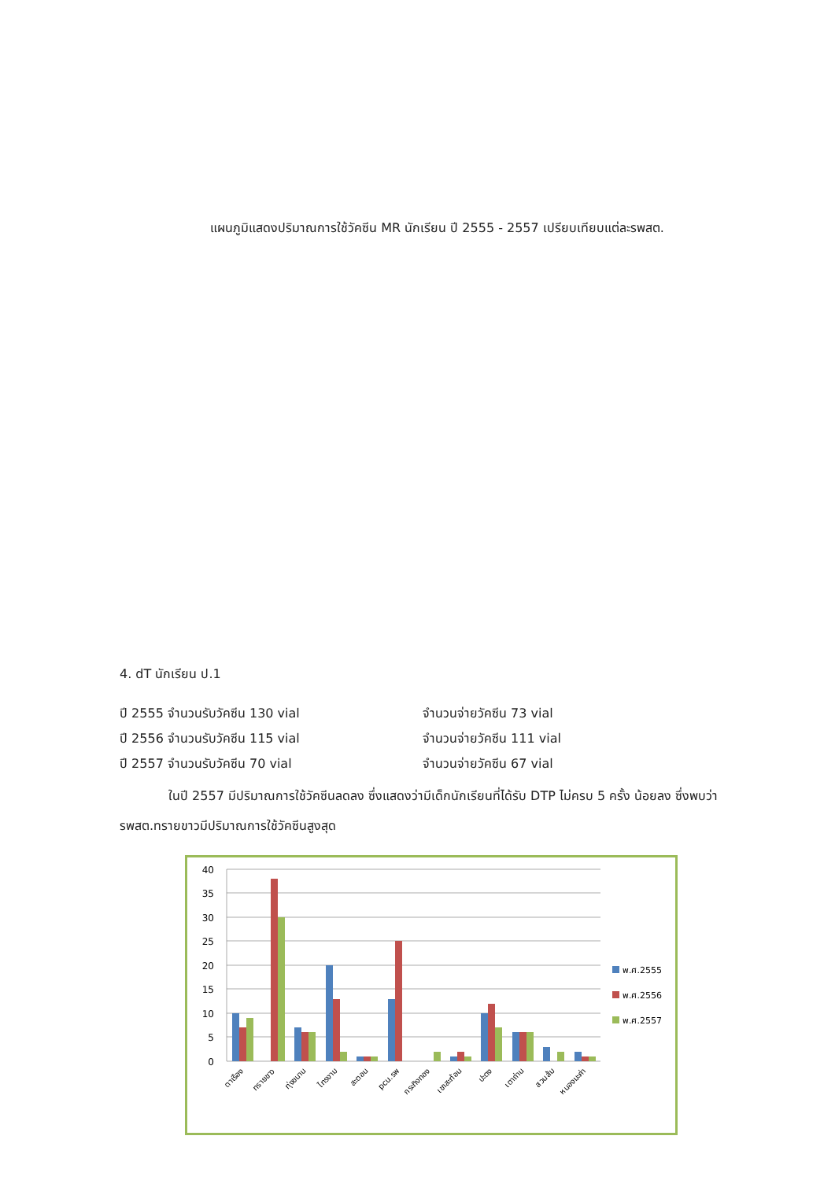แผนภูมิแสดงปริมาณการใช้วัคซีน MR นักเรียน ปี 2555 - 2557 เปรียบเทียบแต่ละรพสต.
4. dT นักเรียน ป.1
ปี 2555 จำนวนรับวัคซีน 130 vial จำนวนจ่ายวัคซีน 73 vial
ปี 2556 จำนวนรับวัคซีน 115 vial จำนวนจ่ายวัคซีน 111 vial
ปี 2557 จำนวนรับวัคซีน 70 vial จำนวนจ่ายวัคซีน 67 vial
ในปี 2557 มีปริมาณการใช้วัคซีนลดลง ซึ่งแสดงว่ามีเด็กนักเรียนที่ได้รับ DTP ไม่ครบ 5 ครั้ง น้อยลง ซึ่งพบว่ารพสต.ทรายขาวมีปริมาณการใช้วัคซีนสูงสุด
40
35
30
25
20
15
10
5
0
ตาเรือง
ทรายขาว
ทุ่งขนาน
ไทรงาม
สะตอน
pcu.รพ
กระทิงทอง
เขาสะท้อน
ปะตง
เตาถ่าน
สวนส้ม
หนองมะค่า
พ.ศ.2555
พ.ศ.2556
พ.ศ.2557